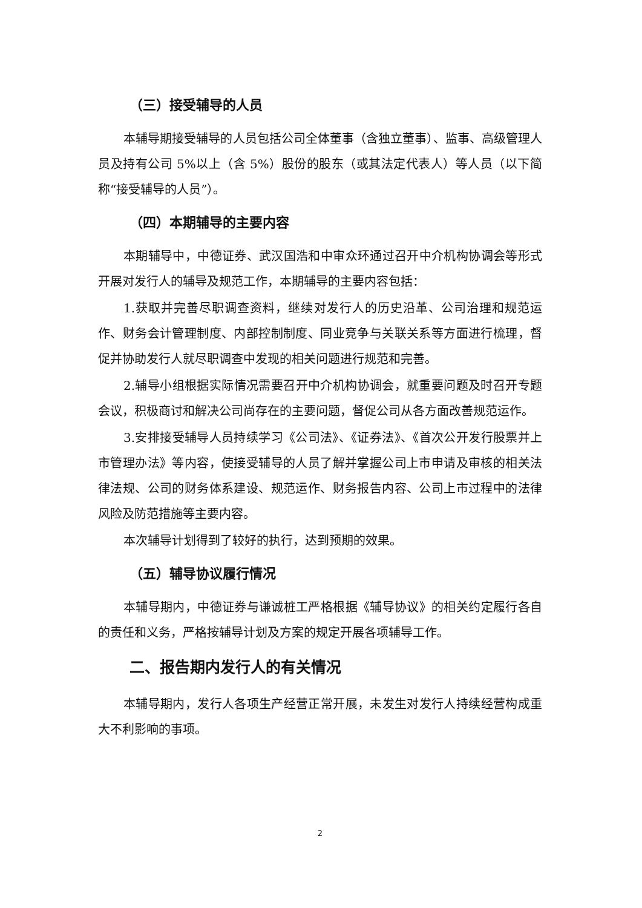（三）接受辅导的人员
本辅导期接受辅导的人员包括公司全体董事（含独立董事）、监事、高级管理人员及持有公司 5%以上（含 5%）股份的股东（或其法定代表人）等人员（以下简称“接受辅导的人员”）。
（四）本期辅导的主要内容
本期辅导中，中德证券、武汉国浩和中审众环通过召开中介机构协调会等形式开展对发行人的辅导及规范工作，本期辅导的主要内容包括：
1.获取并完善尽职调查资料，继续对发行人的历史沿革、公司治理和规范运作、财务会计管理制度、内部控制制度、同业竞争与关联关系等方面进行梳理，督促并协助发行人就尽职调查中发现的相关问题进行规范和完善。
2.辅导小组根据实际情况需要召开中介机构协调会，就重要问题及时召开专题会议，积极商讨和解决公司尚存在的主要问题，督促公司从各方面改善规范运作。
3.安排接受辅导人员持续学习《公司法》、《证券法》、《首次公开发行股票并上市管理办法》等内容，使接受辅导的人员了解并掌握公司上市申请及审核的相关法律法规、公司的财务体系建设、规范运作、财务报告内容、公司上市过程中的法律风险及防范措施等主要内容。
本次辅导计划得到了较好的执行，达到预期的效果。
（五）辅导协议履行情况
本辅导期内，中德证券与谦诚桩工严格根据《辅导协议》的相关约定履行各自的责任和义务，严格按辅导计划及方案的规定开展各项辅导工作。
二、报告期内发行人的有关情况
本辅导期内，发行人各项生产经营正常开展，未发生对发行人持续经营构成重大不利影响的事项。
2